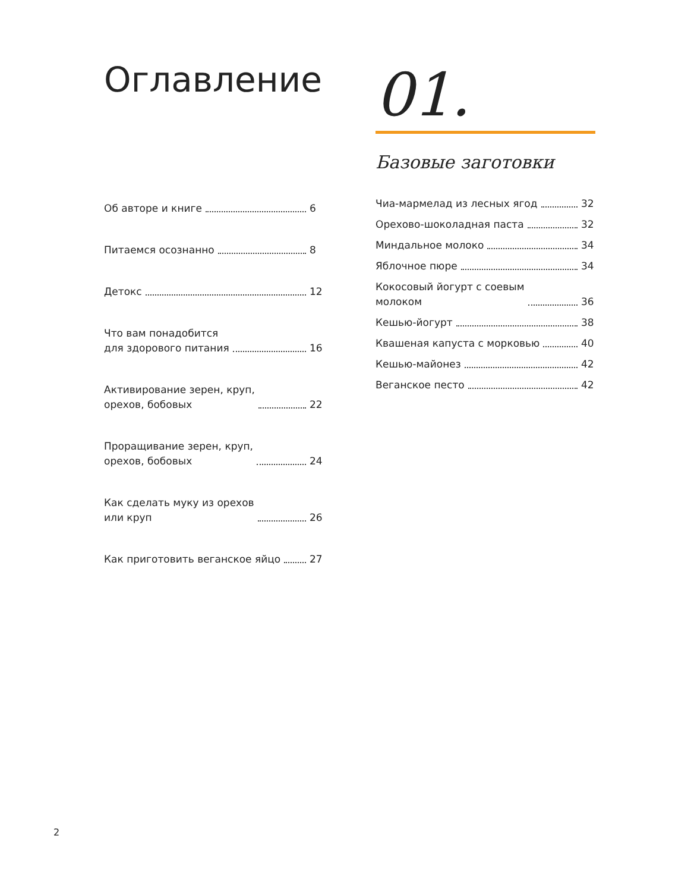Оглавление
Об авторе и книге 6
Питаемся осознанно 8
Детокс 12
Что вам понадобится
для здорового питания 16
Активирование зерен, круп,
орехов, бобовых 22
Проращивание зерен, круп,
орехов, бобовых 24
Как сделать муку из орехов
или круп 26
Как приготовить веганское яйцо 27
01.
Базовые заготовки
Чиа-мармелад из лесных ягод 32
Орехово-шоколадная паста 32
Миндальное молоко 34
Яблочное пюре 34
Кокосовый йогурт с соевым
молоком 36
Кешью-йогурт 38
Квашеная капуста с морковью 40
Кешью-майонез 42
Веганское песто 42
2